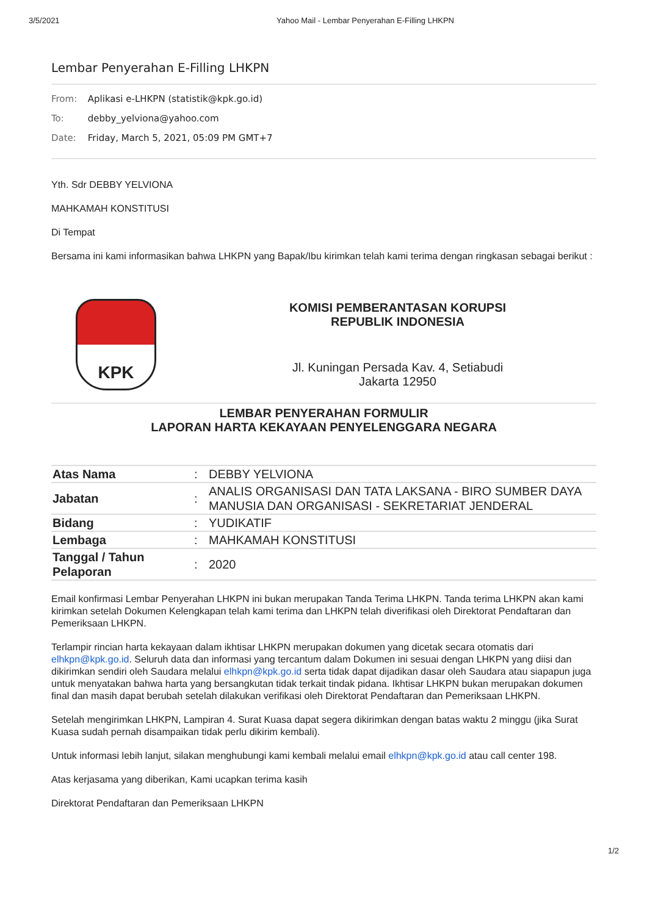3/5/2021 Yahoo Mail - Lembar Penyerahan E-Filling LHKPN
Lembar Penyerahan E-Filling LHKPN
From: Aplikasi e-LHKPN (statistik@kpk.go.id)
To: debby_yelviona@yahoo.com
Date: Friday, March 5, 2021, 05:09 PM GMT+7
Yth. Sdr DEBBY YELVIONA
MAHKAMAH KONSTITUSI
Di Tempat
Bersama ini kami informasikan bahwa LHKPN yang Bapak/Ibu kirimkan telah kami terima dengan ringkasan sebagai berikut :
KPK
KOMISI PEMBERANTASAN KORUPSI
REPUBLIK INDONESIA
Jl. Kuningan Persada Kav. 4, Setiabudi
Jakarta 12950
LEMBAR PENYERAHAN FORMULIR
LAPORAN HARTA KEKAYAAN PENYELENGGARA NEGARA
| Atas Nama | : | DEBBY YELVIONA |
| Jabatan | : | ANALIS ORGANISASI DAN TATA LAKSANA - BIRO SUMBER DAYA MANUSIA DAN ORGANISASI - SEKRETARIAT JENDERAL |
| Bidang | : | YUDIKATIF |
| Lembaga | : | MAHKAMAH KONSTITUSI |
| Tanggal / Tahun Pelaporan | : | 2020 |
Email konfirmasi Lembar Penyerahan LHKPN ini bukan merupakan Tanda Terima LHKPN. Tanda terima LHKPN akan kami kirimkan setelah Dokumen Kelengkapan telah kami terima dan LHKPN telah diverifikasi oleh Direktorat Pendaftaran dan Pemeriksaan LHKPN.
Terlampir rincian harta kekayaan dalam ikhtisar LHKPN merupakan dokumen yang dicetak secara otomatis dari elhkpn@kpk.go.id. Seluruh data dan informasi yang tercantum dalam Dokumen ini sesuai dengan LHKPN yang diisi dan dikirimkan sendiri oleh Saudara melalui elhkpn@kpk.go.id serta tidak dapat dijadikan dasar oleh Saudara atau siapapun juga untuk menyatakan bahwa harta yang bersangkutan tidak terkait tindak pidana. Ikhtisar LHKPN bukan merupakan dokumen final dan masih dapat berubah setelah dilakukan verifikasi oleh Direktorat Pendaftaran dan Pemeriksaan LHKPN.
Setelah mengirimkan LHKPN, Lampiran 4. Surat Kuasa dapat segera dikirimkan dengan batas waktu 2 minggu (jika Surat Kuasa sudah pernah disampaikan tidak perlu dikirim kembali).
Untuk informasi lebih lanjut, silakan menghubungi kami kembali melalui email elhkpn@kpk.go.id atau call center 198.
Atas kerjasama yang diberikan, Kami ucapkan terima kasih
Direktorat Pendaftaran dan Pemeriksaan LHKPN
1/2